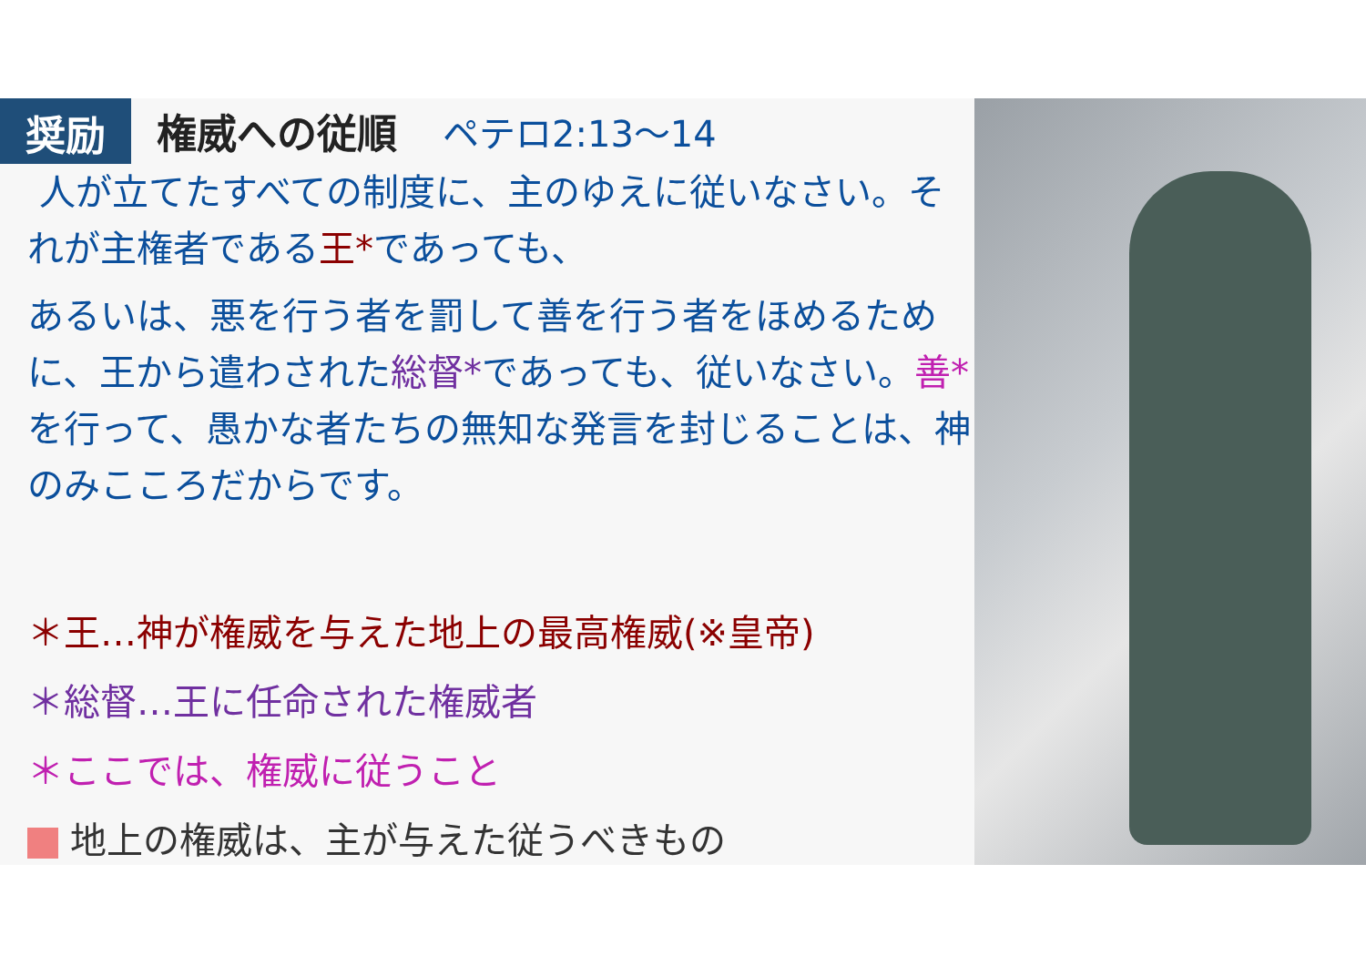奨励
権威への従順 ペテロ2:13〜14
人が立てたすべての制度に、主のゆえに従いなさい。それが主権者である王*であっても、
あるいは、悪を行う者を罰して善を行う者をほめるために、王から遣わされた総督*であっても、従いなさい。善*を行って、愚かな者たちの無知な発言を封じることは、神のみこころだからです。
＊王…神が権威を与えた地上の最高権威(※皇帝)
＊総督…王に任命された権威者
＊ここでは、権威に従うこと
地上の権威は、主が与えた従うべきもの